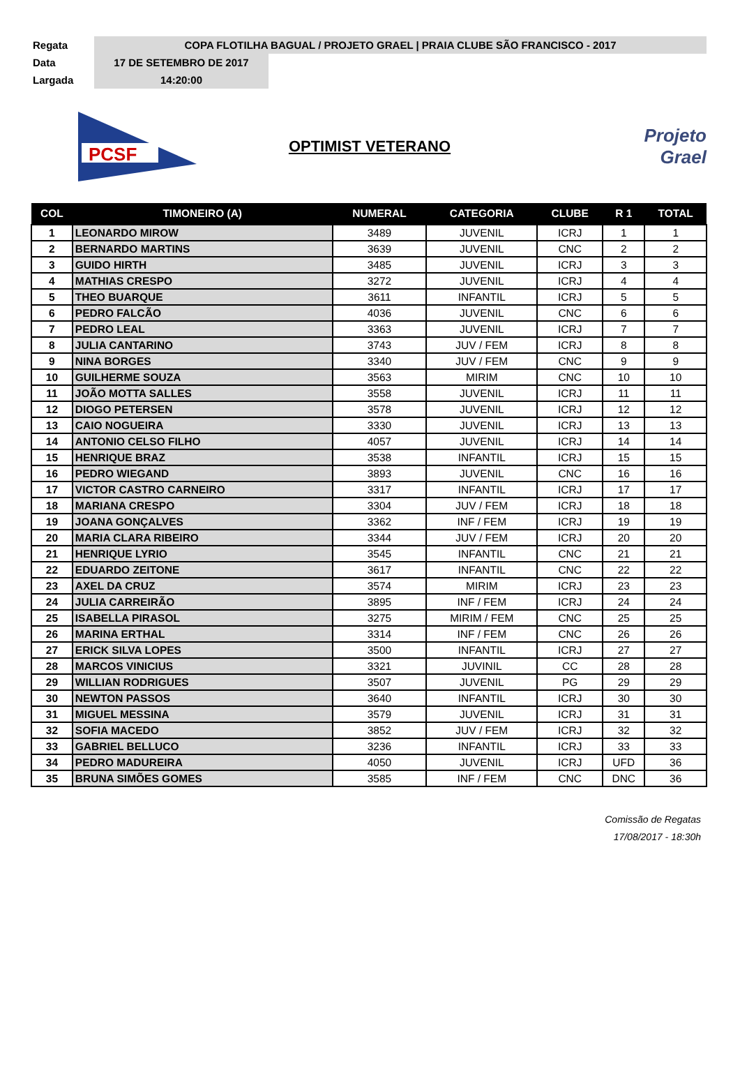Regata
COPA FLOTILHA BAGUAL / PROJETO GRAEL | PRAIA CLUBE SÃO FRANCISCO - 2017
Data
17 DE SETEMBRO DE 2017
Largada
14:20:00
PCSF
OPTIMIST VETERANO
Projeto
Grael
| COL | TIMONEIRO (A) | NUMERAL | CATEGORIA | CLUBE | R 1 | TOTAL |
| --- | --- | --- | --- | --- | --- | --- |
| 1 | LEONARDO MIROW | 3489 | JUVENIL | ICRJ | 1 | 1 |
| 2 | BERNARDO MARTINS | 3639 | JUVENIL | CNC | 2 | 2 |
| 3 | GUIDO HIRTH | 3485 | JUVENIL | ICRJ | 3 | 3 |
| 4 | MATHIAS CRESPO | 3272 | JUVENIL | ICRJ | 4 | 4 |
| 5 | THEO BUARQUE | 3611 | INFANTIL | ICRJ | 5 | 5 |
| 6 | PEDRO FALCÃO | 4036 | JUVENIL | CNC | 6 | 6 |
| 7 | PEDRO LEAL | 3363 | JUVENIL | ICRJ | 7 | 7 |
| 8 | JULIA CANTARINO | 3743 | JUV / FEM | ICRJ | 8 | 8 |
| 9 | NINA BORGES | 3340 | JUV / FEM | CNC | 9 | 9 |
| 10 | GUILHERME SOUZA | 3563 | MIRIM | CNC | 10 | 10 |
| 11 | JOÃO MOTTA SALLES | 3558 | JUVENIL | ICRJ | 11 | 11 |
| 12 | DIOGO PETERSEN | 3578 | JUVENIL | ICRJ | 12 | 12 |
| 13 | CAIO NOGUEIRA | 3330 | JUVENIL | ICRJ | 13 | 13 |
| 14 | ANTONIO CELSO FILHO | 4057 | JUVENIL | ICRJ | 14 | 14 |
| 15 | HENRIQUE BRAZ | 3538 | INFANTIL | ICRJ | 15 | 15 |
| 16 | PEDRO WIEGAND | 3893 | JUVENIL | CNC | 16 | 16 |
| 17 | VICTOR CASTRO CARNEIRO | 3317 | INFANTIL | ICRJ | 17 | 17 |
| 18 | MARIANA CRESPO | 3304 | JUV / FEM | ICRJ | 18 | 18 |
| 19 | JOANA GONÇALVES | 3362 | INF / FEM | ICRJ | 19 | 19 |
| 20 | MARIA CLARA RIBEIRO | 3344 | JUV / FEM | ICRJ | 20 | 20 |
| 21 | HENRIQUE LYRIO | 3545 | INFANTIL | CNC | 21 | 21 |
| 22 | EDUARDO ZEITONE | 3617 | INFANTIL | CNC | 22 | 22 |
| 23 | AXEL DA CRUZ | 3574 | MIRIM | ICRJ | 23 | 23 |
| 24 | JULIA CARREIRÃO | 3895 | INF / FEM | ICRJ | 24 | 24 |
| 25 | ISABELLA PIRASOL | 3275 | MIRIM / FEM | CNC | 25 | 25 |
| 26 | MARINA ERTHAL | 3314 | INF / FEM | CNC | 26 | 26 |
| 27 | ERICK SILVA LOPES | 3500 | INFANTIL | ICRJ | 27 | 27 |
| 28 | MARCOS VINICIUS | 3321 | JUVINIL | CC | 28 | 28 |
| 29 | WILLIAN RODRIGUES | 3507 | JUVENIL | PG | 29 | 29 |
| 30 | NEWTON PASSOS | 3640 | INFANTIL | ICRJ | 30 | 30 |
| 31 | MIGUEL MESSINA | 3579 | JUVENIL | ICRJ | 31 | 31 |
| 32 | SOFIA MACEDO | 3852 | JUV / FEM | ICRJ | 32 | 32 |
| 33 | GABRIEL BELLUCO | 3236 | INFANTIL | ICRJ | 33 | 33 |
| 34 | PEDRO MADUREIRA | 4050 | JUVENIL | ICRJ | UFD | 36 |
| 35 | BRUNA SIMÕES GOMES | 3585 | INF / FEM | CNC | DNC | 36 |
Comissão de Regatas
17/08/2017 - 18:30h